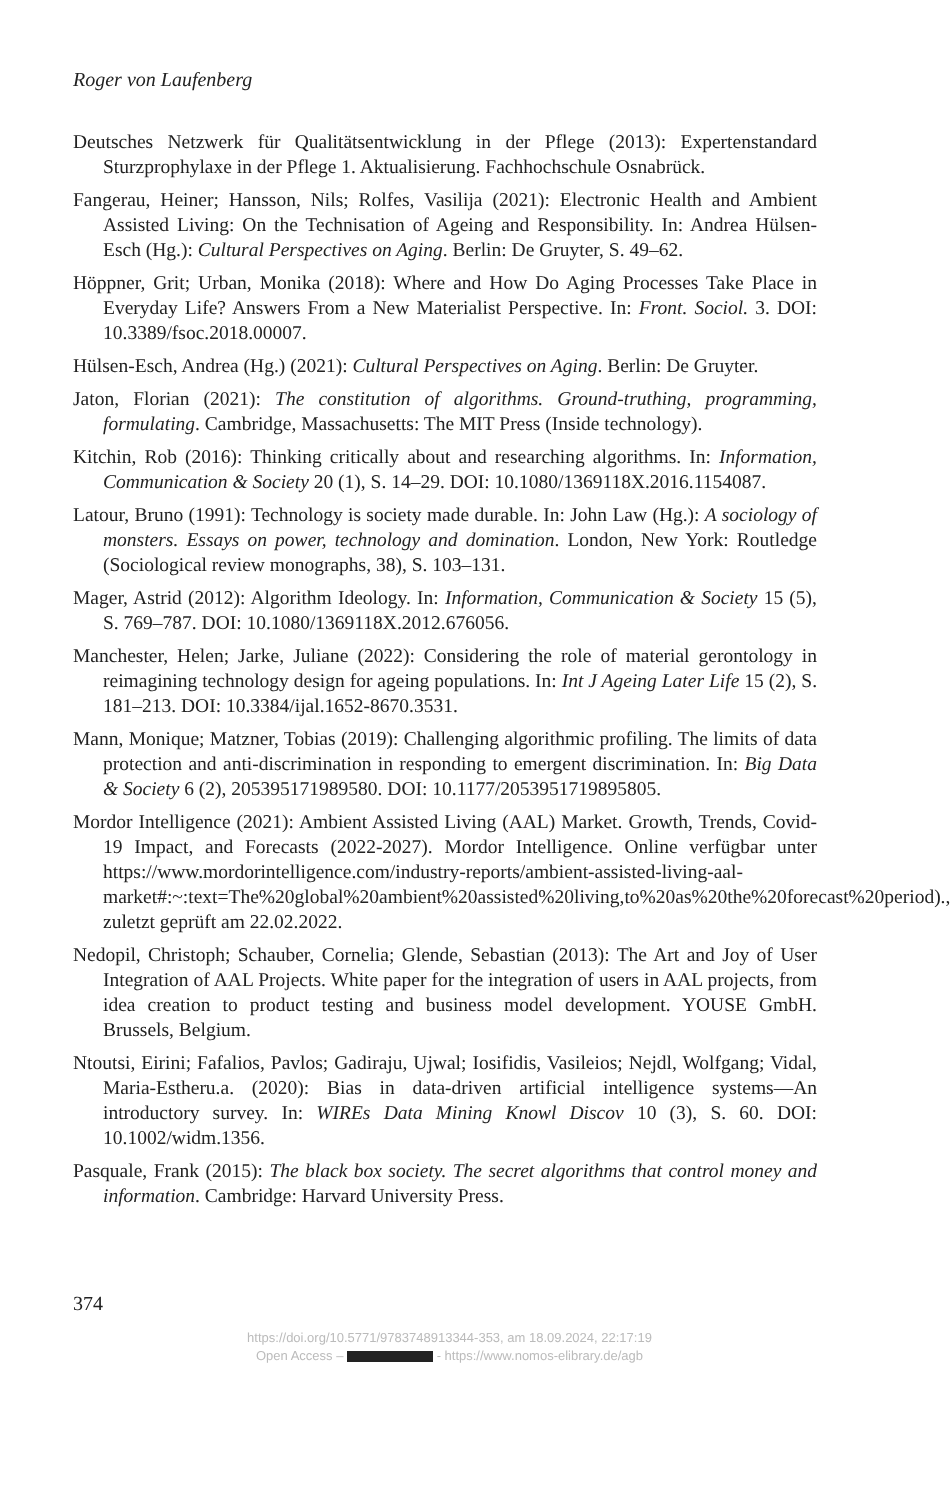Roger von Laufenberg
Deutsches Netzwerk für Qualitätsentwicklung in der Pflege (2013): Expertenstandard Sturzprophylaxe in der Pflege 1. Aktualisierung. Fachhochschule Osnabrück.
Fangerau, Heiner; Hansson, Nils; Rolfes, Vasilija (2021): Electronic Health and Ambient Assisted Living: On the Technisation of Ageing and Responsibility. In: Andrea Hülsen-Esch (Hg.): Cultural Perspectives on Aging. Berlin: De Gruyter, S. 49–62.
Höppner, Grit; Urban, Monika (2018): Where and How Do Aging Processes Take Place in Everyday Life? Answers From a New Materialist Perspective. In: Front. Sociol. 3. DOI: 10.3389/fsoc.2018.00007.
Hülsen-Esch, Andrea (Hg.) (2021): Cultural Perspectives on Aging. Berlin: De Gruyter.
Jaton, Florian (2021): The constitution of algorithms. Ground-truthing, programming, formulating. Cambridge, Massachusetts: The MIT Press (Inside technology).
Kitchin, Rob (2016): Thinking critically about and researching algorithms. In: Information, Communication & Society 20 (1), S. 14–29. DOI: 10.1080/1369118X.2016.1154087.
Latour, Bruno (1991): Technology is society made durable. In: John Law (Hg.): A sociology of monsters. Essays on power, technology and domination. London, New York: Routledge (Sociological review monographs, 38), S. 103–131.
Mager, Astrid (2012): Algorithm Ideology. In: Information, Communication & Society 15 (5), S. 769–787. DOI: 10.1080/1369118X.2012.676056.
Manchester, Helen; Jarke, Juliane (2022): Considering the role of material gerontology in reimagining technology design for ageing populations. In: Int J Ageing Later Life 15 (2), S. 181–213. DOI: 10.3384/ijal.1652-8670.3531.
Mann, Monique; Matzner, Tobias (2019): Challenging algorithmic profiling. The limits of data protection and anti-discrimination in responding to emergent discrimination. In: Big Data & Society 6 (2), 205395171989580. DOI: 10.1177/2053951719895805.
Mordor Intelligence (2021): Ambient Assisted Living (AAL) Market. Growth, Trends, Covid-19 Impact, and Forecasts (2022-2027). Mordor Intelligence. Online verfügbar unter https://www.mordorintelligence.com/industry-reports/ambient-assisted-living-aal-market#:~:text=The%20global%20ambient%20assisted%20living,to%20as%20the%20forecast%20period)., zuletzt geprüft am 22.02.2022.
Nedopil, Christoph; Schauber, Cornelia; Glende, Sebastian (2013): The Art and Joy of User Integration of AAL Projects. White paper for the integration of users in AAL projects, from idea creation to product testing and business model development. YOUSE GmbH. Brussels, Belgium.
Ntoutsi, Eirini; Fafalios, Pavlos; Gadiraju, Ujwal; Iosifidis, Vasileios; Nejdl, Wolfgang; Vidal, Maria-Estheru.a. (2020): Bias in data-driven artificial intelligence systems—An introductory survey. In: WIREs Data Mining Knowl Discov 10 (3), S. 60. DOI: 10.1002/widm.1356.
Pasquale, Frank (2015): The black box society. The secret algorithms that control money and information. Cambridge: Harvard University Press.
374
https://doi.org/10.5771/9783748913344-353, am 18.09.2024, 22:17:19
Open Access – - https://www.nomos-elibrary.de/agb